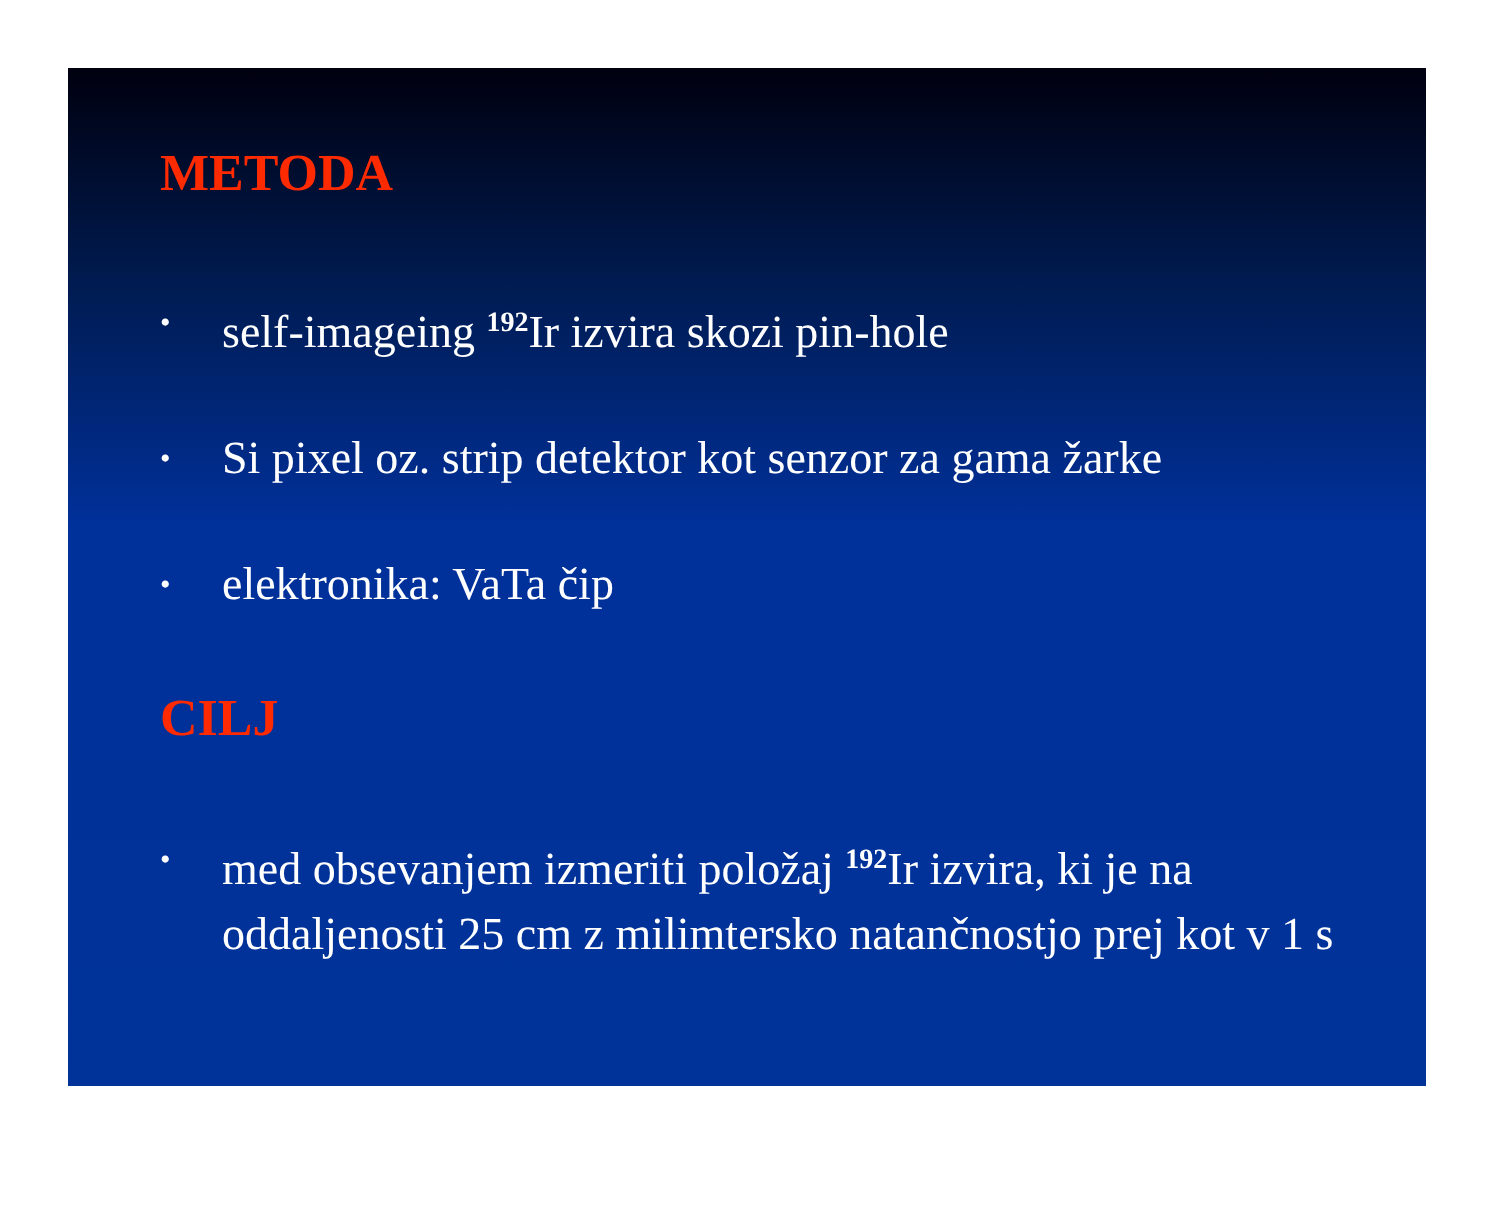METODA
• self-imageing <sup>192</sup>Ir izvira skozi pin-hole
• Si pixel oz. strip detektor kot senzor za gama žarke
• elektronika: VaTa čip
CILJ
• med obsevanjem izmeriti položaj <sup>192</sup>Ir izvira, ki je na oddaljenosti 25 cm z milimtersko natančnostjo prej kot v 1 s